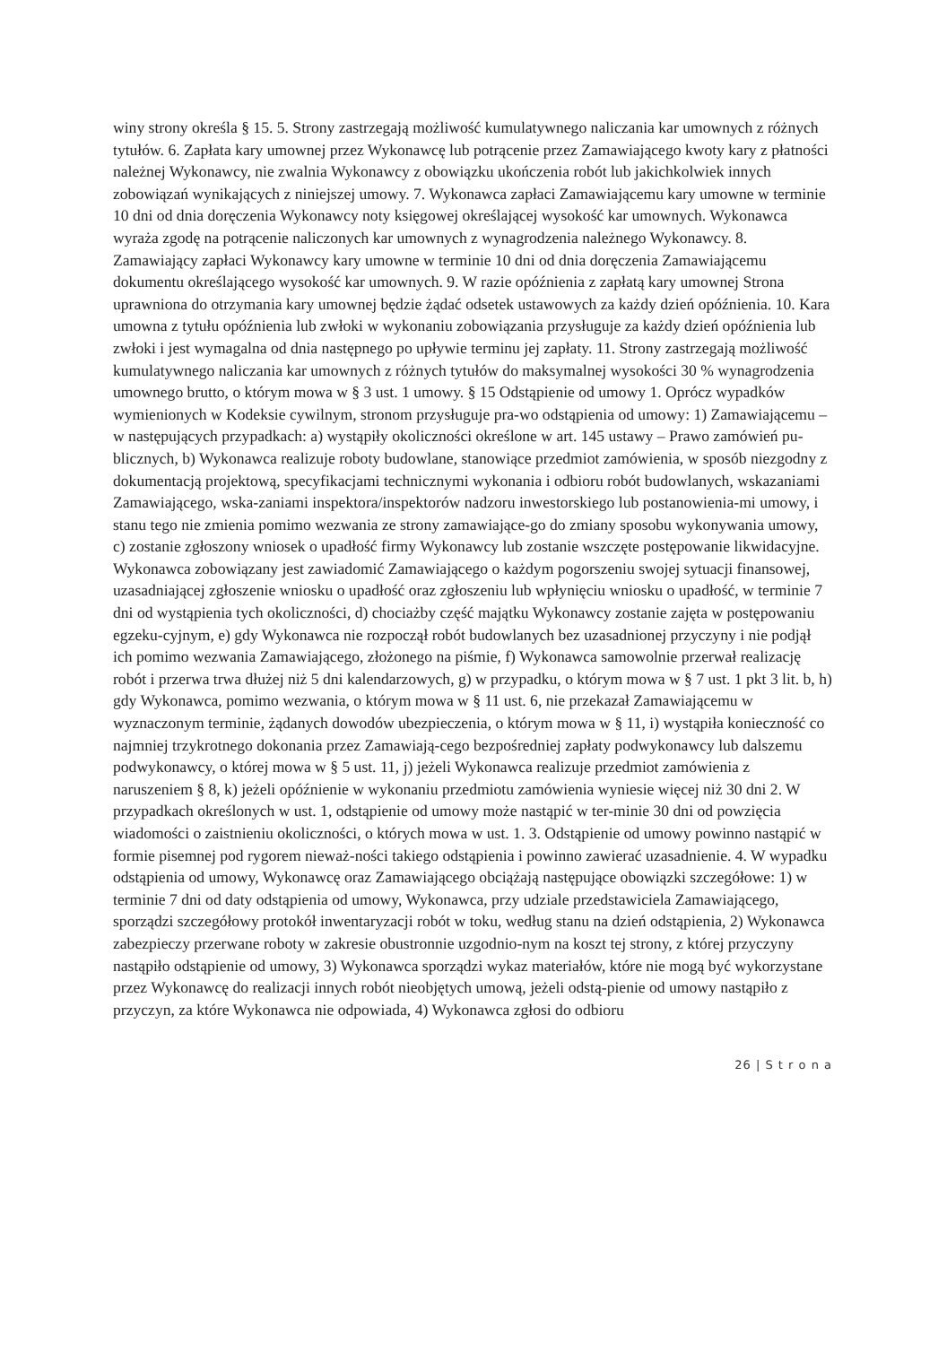winy strony określa § 15. 5. Strony zastrzegają możliwość kumulatywnego naliczania kar umownych z różnych tytułów. 6. Zapłata kary umownej przez Wykonawcę lub potrącenie przez Zamawiającego kwoty kary z płatności należnej Wykonawcy, nie zwalnia Wykonawcy z obowiązku ukończenia robót lub jakichkolwiek innych zobowiązań wynikających z niniejszej umowy. 7. Wykonawca zapłaci Zamawiającemu kary umowne w terminie 10 dni od dnia doręczenia Wykonawcy noty księgowej określającej wysokość kar umownych. Wykonawca wyraża zgodę na potrącenie naliczonych kar umownych z wynagrodzenia należnego Wykonawcy. 8. Zamawiający zapłaci Wykonawcy kary umowne w terminie 10 dni od dnia doręczenia Zamawiającemu dokumentu określającego wysokość kar umownych. 9. W razie opóźnienia z zapłatą kary umownej Strona uprawniona do otrzymania kary umownej będzie żądać odsetek ustawowych za każdy dzień opóźnienia. 10. Kara umowna z tytułu opóźnienia lub zwłoki w wykonaniu zobowiązania przysługuje za każdy dzień opóźnienia lub zwłoki i jest wymagalna od dnia następnego po upływie terminu jej zapłaty. 11. Strony zastrzegają możliwość kumulatywnego naliczania kar umownych z różnych tytułów do maksymalnej wysokości 30 % wynagrodzenia umownego brutto, o którym mowa w § 3 ust. 1 umowy. § 15 Odstąpienie od umowy 1. Oprócz wypadków wymienionych w Kodeksie cywilnym, stronom przysługuje pra-wo odstąpienia od umowy: 1) Zamawiającemu – w następujących przypadkach: a) wystąpiły okoliczności określone w art. 145 ustawy – Prawo zamówień pu-blicznych, b) Wykonawca realizuje roboty budowlane, stanowiące przedmiot zamówienia, w sposób niezgodny z dokumentacją projektową, specyfikacjami technicznymi wykonania i odbioru robót budowlanych, wskazaniami Zamawiającego, wska-zaniami inspektora/inspektorów nadzoru inwestorskiego lub postanowienia-mi umowy, i stanu tego nie zmienia pomimo wezwania ze strony zamawiające-go do zmiany sposobu wykonywania umowy, c) zostanie zgłoszony wniosek o upadłość firmy Wykonawcy lub zostanie wszczęte postępowanie likwidacyjne. Wykonawca zobowiązany jest zawiadomić Zamawiającego o każdym pogorszeniu swojej sytuacji finansowej, uzasadniającej zgłoszenie wniosku o upadłość oraz zgłoszeniu lub wpłynięciu wniosku o upadłość, w terminie 7 dni od wystąpienia tych okoliczności, d) chociażby część majątku Wykonawcy zostanie zajęta w postępowaniu egzeku-cyjnym, e) gdy Wykonawca nie rozpoczął robót budowlanych bez uzasadnionej przyczyny i nie podjął ich pomimo wezwania Zamawiającego, złożonego na piśmie, f) Wykonawca samowolnie przerwał realizację robót i przerwa trwa dłużej niż 5 dni kalendarzowych, g) w przypadku, o którym mowa w § 7 ust. 1 pkt 3 lit. b, h) gdy Wykonawca, pomimo wezwania, o którym mowa w § 11 ust. 6, nie przekazał Zamawiającemu w wyznaczonym terminie, żądanych dowodów ubezpieczenia, o którym mowa w § 11, i) wystąpiła konieczność co najmniej trzykrotnego dokonania przez Zamawiają-cego bezpośredniej zapłaty podwykonawcy lub dalszemu podwykonawcy, o której mowa w § 5 ust. 11, j) jeżeli Wykonawca realizuje przedmiot zamówienia z naruszeniem § 8, k) jeżeli opóźnienie w wykonaniu przedmiotu zamówienia wyniesie więcej niż 30 dni 2. W przypadkach określonych w ust. 1, odstąpienie od umowy może nastąpić w ter-minie 30 dni od powzięcia wiadomości o zaistnieniu okoliczności, o których mowa w ust. 1. 3. Odstąpienie od umowy powinno nastąpić w formie pisemnej pod rygorem nieważ-ności takiego odstąpienia i powinno zawierać uzasadnienie. 4. W wypadku odstąpienia od umowy, Wykonawcę oraz Zamawiającego obciążają następujące obowiązki szczegółowe: 1) w terminie 7 dni od daty odstąpienia od umowy, Wykonawca, przy udziale przedstawiciela Zamawiającego, sporządzi szczegółowy protokół inwentaryzacji robót w toku, według stanu na dzień odstąpienia, 2) Wykonawca zabezpieczy przerwane roboty w zakresie obustronnie uzgodnio-nym na koszt tej strony, z której przyczyny nastąpiło odstąpienie od umowy, 3) Wykonawca sporządzi wykaz materiałów, które nie mogą być wykorzystane przez Wykonawcę do realizacji innych robót nieobjętych umową, jeżeli odstą-pienie od umowy nastąpiło z przyczyn, za które Wykonawca nie odpowiada, 4) Wykonawca zgłosi do odbioru
26 | S t r o n a